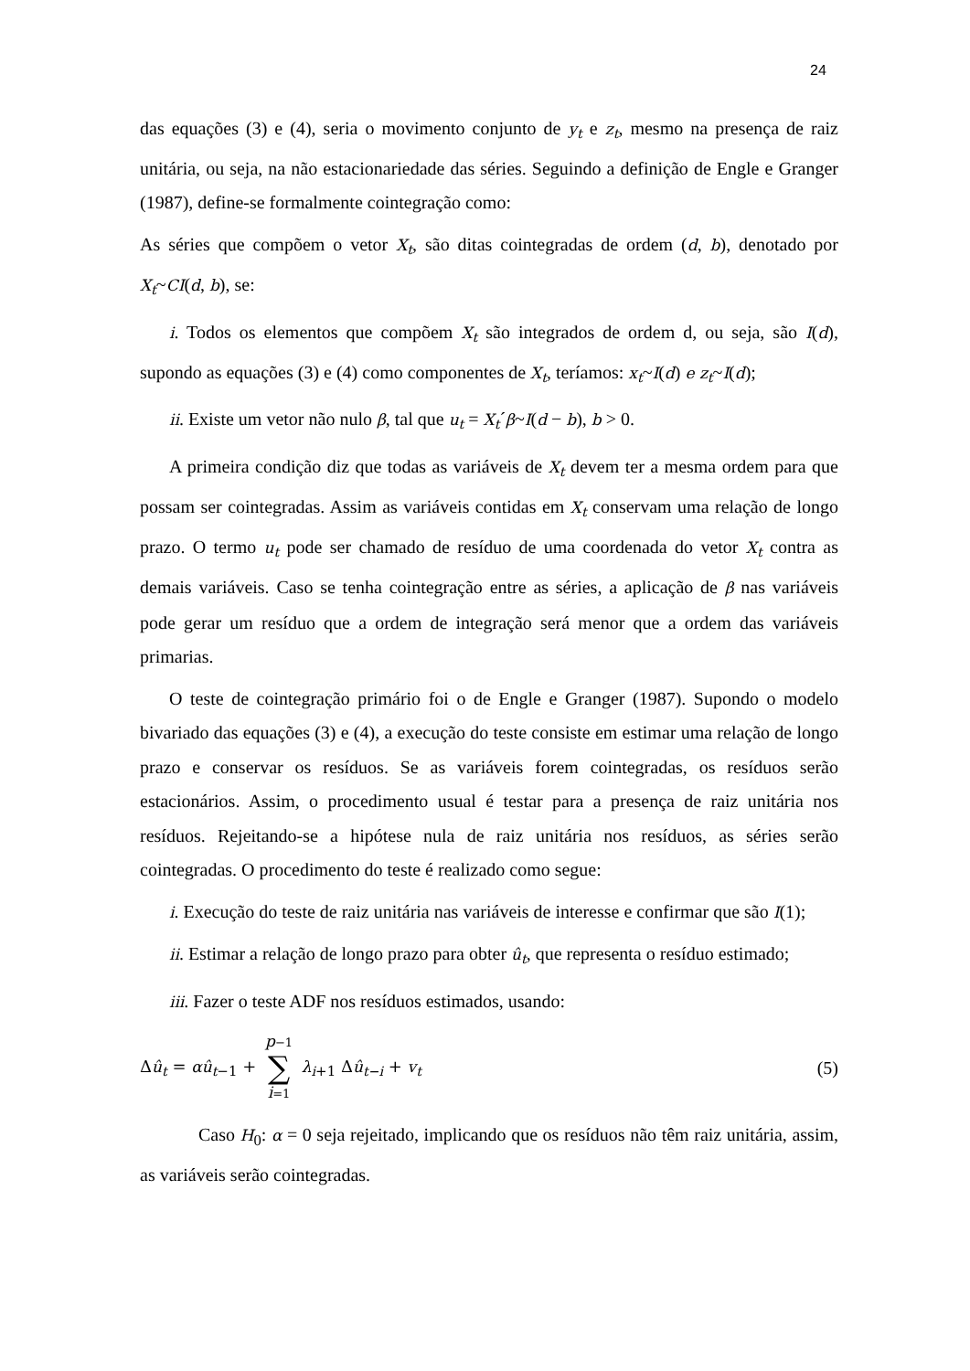24
das equações (3) e (4), seria o movimento conjunto de y<sub>t</sub> e z<sub>t</sub>, mesmo na presença de raiz unitária, ou seja, na não estacionariedade das séries. Seguindo a definição de Engle e Granger (1987), define-se formalmente cointegração como:
As séries que compõem o vetor X<sub>t</sub>, são ditas cointegradas de ordem (d, b), denotado por X<sub>t</sub>~CI(d, b), se:
i. Todos os elementos que compõem X<sub>t</sub> são integrados de ordem d, ou seja, são I(d), supondo as equações (3) e (4) como componentes de X<sub>t</sub>, teríamos: x<sub>t</sub>~I(d) e z<sub>t</sub>~I(d);
ii. Existe um vetor não nulo β, tal que u<sub>t</sub> = X<sub>t</sub>´β~I(d − b), b > 0.
A primeira condição diz que todas as variáveis de X<sub>t</sub> devem ter a mesma ordem para que possam ser cointegradas. Assim as variáveis contidas em X<sub>t</sub> conservam uma relação de longo prazo. O termo u<sub>t</sub> pode ser chamado de resíduo de uma coordenada do vetor X<sub>t</sub> contra as demais variáveis. Caso se tenha cointegração entre as séries, a aplicação de β nas variáveis pode gerar um resíduo que a ordem de integração será menor que a ordem das variáveis primarias.
O teste de cointegração primário foi o de Engle e Granger (1987). Supondo o modelo bivariado das equações (3) e (4), a execução do teste consiste em estimar uma relação de longo prazo e conservar os resíduos. Se as variáveis forem cointegradas, os resíduos serão estacionários. Assim, o procedimento usual é testar para a presença de raiz unitária nos resíduos. Rejeitando-se a hipótese nula de raiz unitária nos resíduos, as séries serão cointegradas. O procedimento do teste é realizado como segue:
i. Execução do teste de raiz unitária nas variáveis de interesse e confirmar que são I(1);
ii. Estimar a relação de longo prazo para obter û<sub>t</sub>, que representa o resíduo estimado;
iii. Fazer o teste ADF nos resíduos estimados, usando:
Δû<sub>t</sub> = αû<sub>t</sub><sub>−1</sub> + p−1 ∑ i=1 λ<sub>i</sub><sub>+1</sub> Δû<sub>t−i</sub> + v<sub>t</sub> (5)
Caso H<sub>0</sub>: α = 0 seja rejeitado, implicando que os resíduos não têm raiz unitária, assim, as variáveis serão cointegradas.